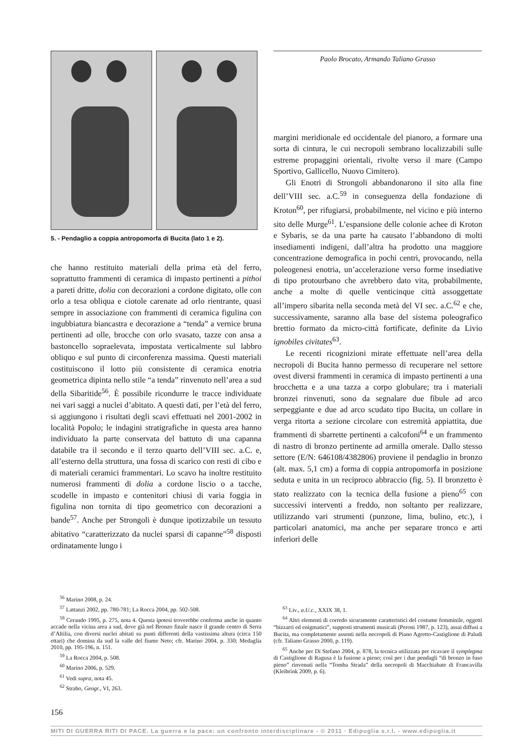5. - Pendaglio a coppia antropomorfa di Bucita (lato 1 e 2).
Paolo Brocato, Armando Taliano Grasso
che hanno restituito materiali della prima età del ferro, soprattutto frammenti di ceramica di impasto pertinenti a pithoi a pareti dritte, dolia con decorazioni a cordone digitato, olle con orlo a tesa obliqua e ciotole carenate ad orlo rientrante, quasi sempre in associazione con frammenti di ceramica figulina con ingubbiatura biancastra e decorazione a “tenda” a vernice bruna pertinenti ad olle, brocche con orlo svasato, tazze con ansa a bastoncello sopraelevata, impostata verticalmente sul labbro obliquo e sul punto di circonferenza massima. Questi materiali costituiscono il lotto più consistente di ceramica enotria geometrica dipinta nello stile “a tenda” rinvenuto nell’area a sud della Sibaritide<sup>56</sup>. È possibile ricondurre le tracce individuate nei vari saggi a nuclei d’abitato. A questi dati, per l’età del ferro, si aggiungono i risultati degli scavi effettuati nel 2001-2002 in località Popolo; le indagini stratigrafiche in questa area hanno individuato la parte conservata del battuto di una capanna databile tra il secondo e il terzo quarto dell’VIII sec. a.C. e, all’esterno della struttura, una fossa di scarico con resti di cibo e di materiali ceramici frammentari. Lo scavo ha inoltre restituito numerosi frammenti di dolia a cordone liscio o a tacche, scodelle in impasto e contenitori chiusi di varia foggia in figulina non tornita di tipo geometrico con decorazioni a bande<sup>57</sup>. Anche per Strongoli è dunque ipotizzabile un tessuto abitativo “caratterizzato da nuclei sparsi di capanne”<sup>58</sup> disposti ordinatamente lungo i
margini meridionale ed occidentale del pianoro, a formare una sorta di cintura, le cui necropoli sembrano localizzabili sulle estreme propaggini orientali, rivolte verso il mare (Campo Sportivo, Gallicello, Nuovo Cimitero).
Gli Enotri di Strongoli abbandonarono il sito alla fine dell’VIII sec. a.C.<sup>59</sup> in conseguenza della fondazione di Kroton<sup>60</sup>, per rifugiarsi, probabilmente, nel vicino e più interno sito delle Murge<sup>61</sup>. L’espansione delle colonie achee di Kroton e Sybaris, se da una parte ha causato l’abbandono di molti insediamenti indigeni, dall’altra ha prodotto una maggiore concentrazione demografica in pochi centri, provocando, nella poleogenesi enotria, un’accelerazione verso forme insediative di tipo protourbano che avrebbero dato vita, probabilmente, anche a molte di quelle venticinque città assoggettate all’impero sibarita nella seconda metà del VI sec. a.C.<sup>62</sup> e che, successivamente, saranno alla base del sistema poleografico brettio formato da micro-città fortificate, definite da Livio ignobiles civitates<sup>63</sup>.
Le recenti ricognizioni mirate effettuate nell’area della necropoli di Bucita hanno permesso di recuperare nel settore ovest diversi frammenti in ceramica di impasto pertinenti a una brocchetta e a una tazza a corpo globulare; tra i materiali bronzei rinvenuti, sono da segnalare due fibule ad arco serpeggiante e due ad arco scudato tipo Bucita, un collare in verga ritorta a sezione circolare con estremità appiattita, due frammenti di sbarrette pertinenti a calcofoni<sup>64</sup> e un frammento di nastro di bronzo pertinente ad armilla omerale. Dallo stesso settore (E/N: 646108/4382806) proviene il pendaglio in bronzo (alt. max. 5,1 cm) a forma di coppia antropomorfa in posizione seduta e unita in un reciproco abbraccio (fig. 5). Il bronzetto è stato realizzato con la tecnica della fusione a pieno<sup>65</sup> con successivi interventi a freddo, non soltanto per realizzare, utilizzando vari strumenti (punzone, lima, bulino, etc.), i particolari anatomici, ma anche per separare tronco e arti inferiori delle
<sup>56</sup> Marino 2008, p. 24.
<sup>57</sup> Lattanzi 2002, pp. 780-781; La Rocca 2004, pp. 502-508.
<sup>58</sup> Ceraudo 1995, p. 275, nota 4. Questa ipotesi troverebbe conferma anche in quanto accade nella vicina area a sud, dove già nel Bronzo finale nasce il grande centro di Serra d’Altilia, con diversi nuclei abitati su punti differenti della vastissima altura (circa 150 ettari) che domina da sud la valle del fiume Neto; cfr. Marino 2004, p. 330; Medaglia 2010, pp. 195-196, n. 151.
<sup>59</sup> La Rocca 2004, p. 508.
<sup>60</sup> Marino 2006, p. 529.
<sup>61</sup> Vedi supra, nota 45.
<sup>62</sup> Strabo, Geogr., VI, 263.
<sup>63</sup> Liv., a.U.c., XXIX 38, 1.
<sup>64</sup> Altri elementi di corredo sicuramente caratteristici del costume femminile, oggetti “bizzarri ed enigmatici”, supposti strumenti musicali (Peroni 1987, p. 123), assai diffusi a Bucita, ma completamente assenti nella necropoli di Piano Agretto-Castiglione di Paludi (cfr. Taliano Grasso 2000, p. 119).
<sup>65</sup> Anche per Di Stefano 2004, p. 878, la tecnica utilizzata per ricavare il symplegma di Castiglione di Ragusa è la fusione a pieno; così per i due pendagli “di bronzo in fuso pieno” rinvenuti nella “Tomba Strada” della necropoli di Macchiabate di Francavilla (Kleibrink 2009, p. 6).
156
MITI DI GUERRA RITI DI PACE. La guerra e la pace: un confronto interdisciplinare - © 2011 · Edipuglia s.r.l. - www.edipuglia.it